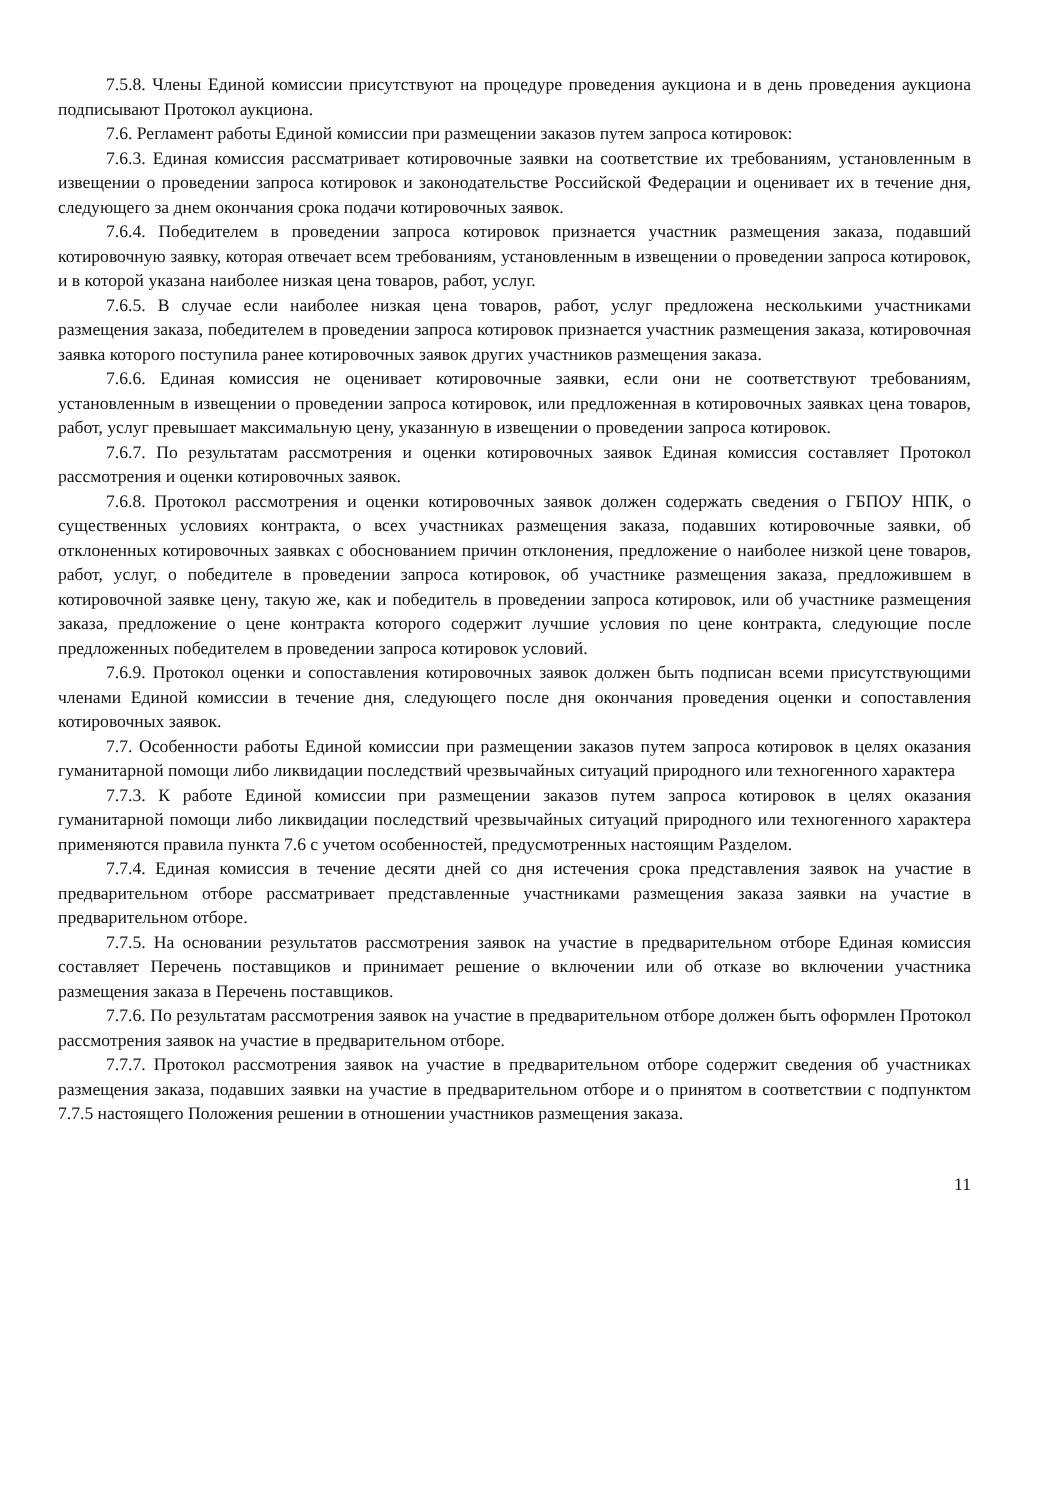7.5.8. Члены Единой комиссии присутствуют на процедуре проведения аукциона и в день проведения аукциона подписывают Протокол аукциона.
7.6. Регламент работы Единой комиссии при размещении заказов путем запроса котировок:
7.6.3. Единая комиссия рассматривает котировочные заявки на соответствие их требованиям, установленным в извещении о проведении запроса котировок и законодательстве Российской Федерации и оценивает их в течение дня, следующего за днем окончания срока подачи котировочных заявок.
7.6.4. Победителем в проведении запроса котировок признается участник размещения заказа, подавший котировочную заявку, которая отвечает всем требованиям, установленным в извещении о проведении запроса котировок, и в которой указана наиболее низкая цена товаров, работ, услуг.
7.6.5. В случае если наиболее низкая цена товаров, работ, услуг предложена несколькими участниками размещения заказа, победителем в проведении запроса котировок признается участник размещения заказа, котировочная заявка которого поступила ранее котировочных заявок других участников размещения заказа.
7.6.6. Единая комиссия не оценивает котировочные заявки, если они не соответствуют требованиям, установленным в извещении о проведении запроса котировок, или предложенная в котировочных заявках цена товаров, работ, услуг превышает максимальную цену, указанную в извещении о проведении запроса котировок.
7.6.7. По результатам рассмотрения и оценки котировочных заявок Единая комиссия составляет Протокол рассмотрения и оценки котировочных заявок.
7.6.8. Протокол рассмотрения и оценки котировочных заявок должен содержать сведения о ГБПОУ НПК, о существенных условиях контракта, о всех участниках размещения заказа, подавших котировочные заявки, об отклоненных котировочных заявках с обоснованием причин отклонения, предложение о наиболее низкой цене товаров, работ, услуг, о победителе в проведении запроса котировок, об участнике размещения заказа, предложившем в котировочной заявке цену, такую же, как и победитель в проведении запроса котировок, или об участнике размещения заказа, предложение о цене контракта которого содержит лучшие условия по цене контракта, следующие после предложенных победителем в проведении запроса котировок условий.
7.6.9. Протокол оценки и сопоставления котировочных заявок должен быть подписан всеми присутствующими членами Единой комиссии в течение дня, следующего после дня окончания проведения оценки и сопоставления котировочных заявок.
7.7. Особенности работы Единой комиссии при размещении заказов путем запроса котировок в целях оказания гуманитарной помощи либо ликвидации последствий чрезвычайных ситуаций природного или техногенного характера
7.7.3. К работе Единой комиссии при размещении заказов путем запроса котировок в целях оказания гуманитарной помощи либо ликвидации последствий чрезвычайных ситуаций природного или техногенного характера применяются правила пункта 7.6 с учетом особенностей, предусмотренных настоящим Разделом.
7.7.4. Единая комиссия в течение десяти дней со дня истечения срока представления заявок на участие в предварительном отборе рассматривает представленные участниками размещения заказа заявки на участие в предварительном отборе.
7.7.5. На основании результатов рассмотрения заявок на участие в предварительном отборе Единая комиссия составляет Перечень поставщиков и принимает решение о включении или об отказе во включении участника размещения заказа в Перечень поставщиков.
7.7.6. По результатам рассмотрения заявок на участие в предварительном отборе должен быть оформлен Протокол рассмотрения заявок на участие в предварительном отборе.
7.7.7. Протокол рассмотрения заявок на участие в предварительном отборе содержит сведения об участниках размещения заказа, подавших заявки на участие в предварительном отборе и о принятом в соответствии с подпунктом 7.7.5 настоящего Положения решении в отношении участников размещения заказа.
11